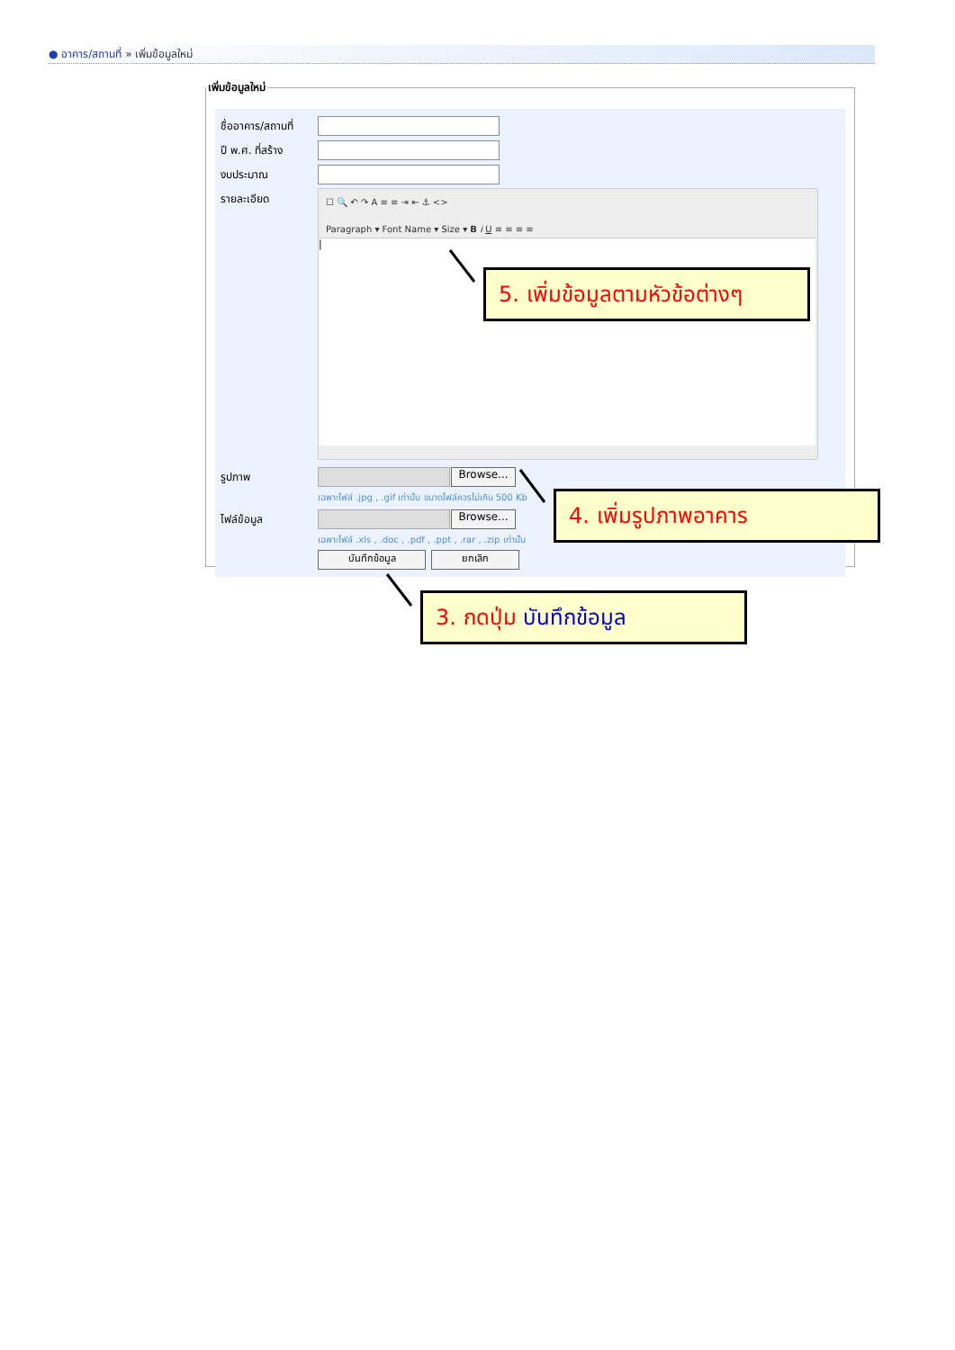● อาคาร/สถานที่ » เพิ่มข้อมูลใหม่
เพิ่มข้อมูลใหม่
ชื่ออาคาร/สถานที่
ปี พ.ศ. ที่สร้าง
งบประมาณ
รายละเอียด
☐ 🔍 ↶ ↷ A ≡ ≡ ⇥ ⇤ ⚓ <>
Paragraph ▾ Font Name ▾ Size ▾ B i U ≡ ≡ ≡ ≡
|
รูปภาพ Browse...
เฉพาะไฟล์ .jpg , .gif เท่านั้น ขนาดไฟล์ควรไม่เกิน 500 Kb
ไฟล์ข้อมูล Browse...
เฉพาะไฟล์ .xls , .doc , .pdf , .ppt , .rar , .zip เท่านั้น
บันทึกข้อมูล ยกเลิก
5. เพิ่มข้อมูลตามหัวข้อต่างๆ
4. เพิ่มรูปภาพอาคาร
3. กดปุ่ม บันทึกข้อมูล